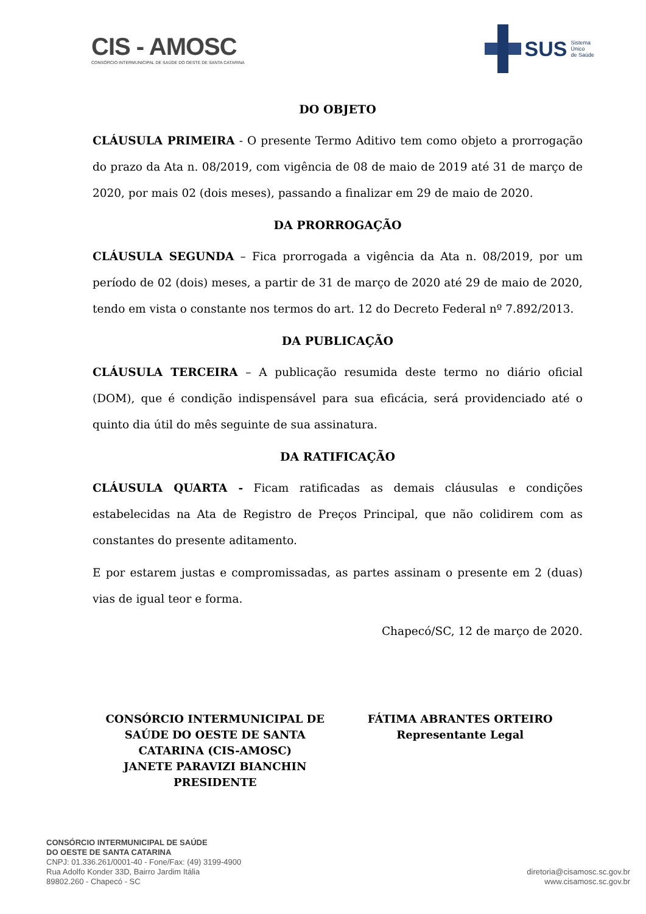CIS - AMOSC
CONSÓRCIO INTERMUNICIPAL DE SAÚDE DO OESTE DE SANTA CATARINA
SUS Sistema
Único
de Saúde
DO OBJETO
CLÁUSULA PRIMEIRA - O presente Termo Aditivo tem como objeto a prorrogação do prazo da Ata n. 08/2019, com vigência de 08 de maio de 2019 até 31 de março de 2020, por mais 02 (dois meses), passando a finalizar em 29 de maio de 2020.
DA PRORROGAÇÃO
CLÁUSULA SEGUNDA – Fica prorrogada a vigência da Ata n. 08/2019, por um período de 02 (dois) meses, a partir de 31 de março de 2020 até 29 de maio de 2020, tendo em vista o constante nos termos do art. 12 do Decreto Federal nº 7.892/2013.
DA PUBLICAÇÃO
CLÁUSULA TERCEIRA – A publicação resumida deste termo no diário oficial (DOM), que é condição indispensável para sua eficácia, será providenciado até o quinto dia útil do mês seguinte de sua assinatura.
DA RATIFICAÇÃO
CLÁUSULA QUARTA - Ficam ratificadas as demais cláusulas e condições estabelecidas na Ata de Registro de Preços Principal, que não colidirem com as constantes do presente aditamento.
E por estarem justas e compromissadas, as partes assinam o presente em 2 (duas) vias de igual teor e forma.
Chapecó/SC, 12 de março de 2020.
CONSÓRCIO INTERMUNICIPAL DE
SAÚDE DO OESTE DE SANTA
CATARINA (CIS-AMOSC)
JANETE PARAVIZI BIANCHIN
PRESIDENTE
FÁTIMA ABRANTES ORTEIRO
Representante Legal
CONSÓRCIO INTERMUNICIPAL DE SAÚDE
DO OESTE DE SANTA CATARINA
CNPJ: 01.336.261/0001-40 - Fone/Fax: (49) 3199-4900
Rua Adolfo Konder 33D, Bairro Jardim Itália
89802.260 - Chapecó - SC
diretoria@cisamosc.sc.gov.br
www.cisamosc.sc.gov.br